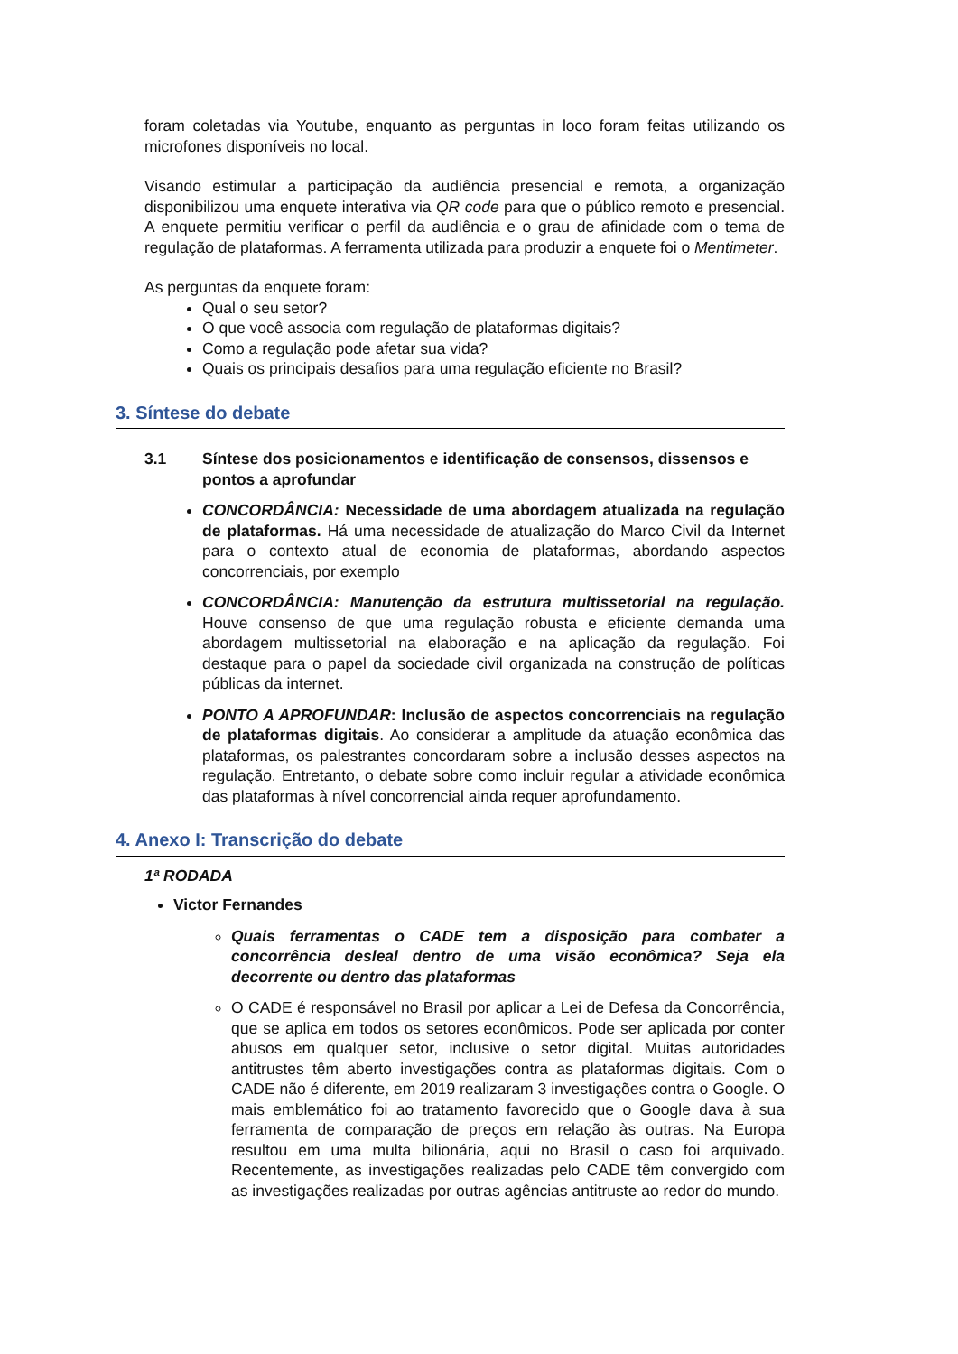foram coletadas via Youtube, enquanto as perguntas in loco foram feitas utilizando os microfones disponíveis no local.
Visando estimular a participação da audiência presencial e remota, a organização disponibilizou uma enquete interativa via QR code para que o público remoto e presencial. A enquete permitiu verificar o perfil da audiência e o grau de afinidade com o tema de regulação de plataformas. A ferramenta utilizada para produzir a enquete foi o Mentimeter.
As perguntas da enquete foram:
Qual o seu setor?
O que você associa com regulação de plataformas digitais?
Como a regulação pode afetar sua vida?
Quais os principais desafios para uma regulação eficiente no Brasil?
3. Síntese do debate
3.1 Síntese dos posicionamentos e identificação de consensos, dissensos e pontos a aprofundar
CONCORDÂNCIA: Necessidade de uma abordagem atualizada na regulação de plataformas. Há uma necessidade de atualização do Marco Civil da Internet para o contexto atual de economia de plataformas, abordando aspectos concorrenciais, por exemplo
CONCORDÂNCIA: Manutenção da estrutura multissetorial na regulação. Houve consenso de que uma regulação robusta e eficiente demanda uma abordagem multissetorial na elaboração e na aplicação da regulação. Foi destaque para o papel da sociedade civil organizada na construção de políticas públicas da internet.
PONTO A APROFUNDAR: Inclusão de aspectos concorrenciais na regulação de plataformas digitais. Ao considerar a amplitude da atuação econômica das plataformas, os palestrantes concordaram sobre a inclusão desses aspectos na regulação. Entretanto, o debate sobre como incluir regular a atividade econômica das plataformas à nível concorrencial ainda requer aprofundamento.
4. Anexo I: Transcrição do debate
1ª RODADA
Victor Fernandes
Quais ferramentas o CADE tem a disposição para combater a concorrência desleal dentro de uma visão econômica? Seja ela decorrente ou dentro das plataformas
O CADE é responsável no Brasil por aplicar a Lei de Defesa da Concorrência, que se aplica em todos os setores econômicos. Pode ser aplicada por conter abusos em qualquer setor, inclusive o setor digital. Muitas autoridades antitrustes têm aberto investigações contra as plataformas digitais. Com o CADE não é diferente, em 2019 realizaram 3 investigações contra o Google. O mais emblemático foi ao tratamento favorecido que o Google dava à sua ferramenta de comparação de preços em relação às outras. Na Europa resultou em uma multa bilionária, aqui no Brasil o caso foi arquivado. Recentemente, as investigações realizadas pelo CADE têm convergido com as investigações realizadas por outras agências antitruste ao redor do mundo.